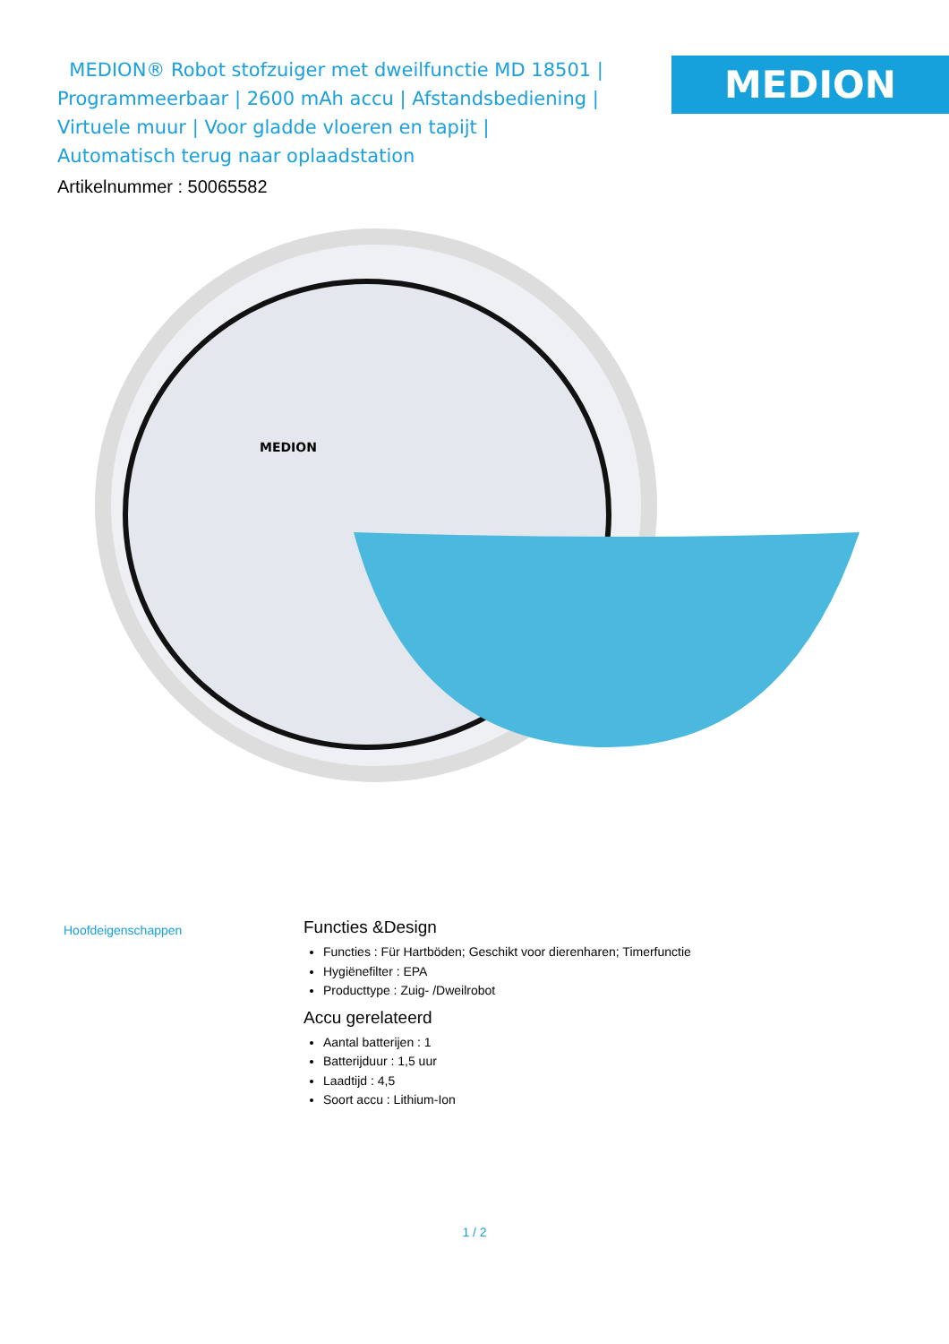MEDION® Robot stofzuiger met dweilfunctie MD 18501 | Programmeerbaar | 2600 mAh accu | Afstandsbediening | Virtuele muur | Voor gladde vloeren en tapijt | Automatisch terug naar oplaadstation
Artikelnummer : 50065582
MEDION
MEDION
Hoofdeigenschappen
Functies &Design
Functies : Für Hartböden; Geschikt voor dierenharen; Timerfunctie
Hygiënefilter : EPA
Producttype : Zuig- /Dweilrobot
Accu gerelateerd
Aantal batterijen : 1
Batterijduur : 1,5 uur
Laadtijd : 4,5
Soort accu : Lithium-Ion
1 / 2